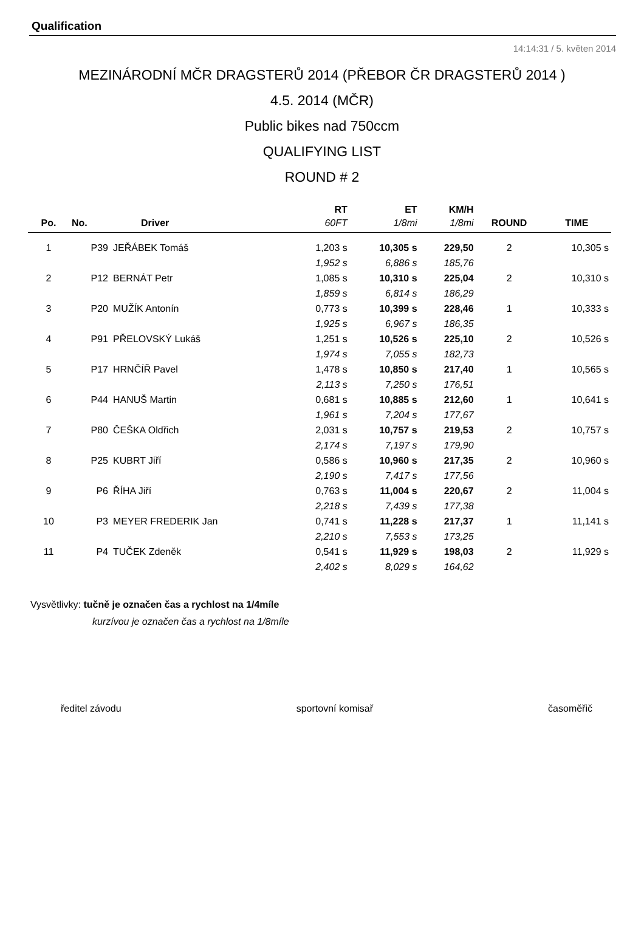Qualification
14:14:31 / 5. květen 2014
MEZINÁRODNÍ MČR DRAGSTERŮ 2014 (PŘEBOR ČR DRAGSTERŮ 2014 )
4.5. 2014 (MČR)
Public bikes nad 750ccm
QUALIFYING LIST
ROUND # 2
| | | | RT | ET | KM/H | | |
| --- | --- | --- | --- | --- | --- | --- | --- |
| Po. | No. | Driver | 60FT | 1/8mi | 1/8mi | ROUND | TIME |
| 1 | P39 | JEŘÁBEK Tomáš | 1,203 s | 10,305 s | 229,50 | 2 | 10,305 s |
| | | | 1,952 s | 6,886 s | 185,76 | | |
| 2 | P12 | BERNÁT Petr | 1,085 s | 10,310 s | 225,04 | 2 | 10,310 s |
| | | | 1,859 s | 6,814 s | 186,29 | | |
| 3 | P20 | MUŽÍK Antonín | 0,773 s | 10,399 s | 228,46 | 1 | 10,333 s |
| | | | 1,925 s | 6,967 s | 186,35 | | |
| 4 | P91 | PŘELOVSKÝ Lukáš | 1,251 s | 10,526 s | 225,10 | 2 | 10,526 s |
| | | | 1,974 s | 7,055 s | 182,73 | | |
| 5 | P17 | HRNČÍŘ Pavel | 1,478 s | 10,850 s | 217,40 | 1 | 10,565 s |
| | | | 2,113 s | 7,250 s | 176,51 | | |
| 6 | P44 | HANUŠ Martin | 0,681 s | 10,885 s | 212,60 | 1 | 10,641 s |
| | | | 1,961 s | 7,204 s | 177,67 | | |
| 7 | P80 | ČEŠKA Oldřich | 2,031 s | 10,757 s | 219,53 | 2 | 10,757 s |
| | | | 2,174 s | 7,197 s | 179,90 | | |
| 8 | P25 | KUBRT Jiří | 0,586 s | 10,960 s | 217,35 | 2 | 10,960 s |
| | | | 2,190 s | 7,417 s | 177,56 | | |
| 9 | P6 | ŘÍHA Jiří | 0,763 s | 11,004 s | 220,67 | 2 | 11,004 s |
| | | | 2,218 s | 7,439 s | 177,38 | | |
| 10 | P3 | MEYER FREDERIK Jan | 0,741 s | 11,228 s | 217,37 | 1 | 11,141 s |
| | | | 2,210 s | 7,553 s | 173,25 | | |
| 11 | P4 | TUČEK Zdeněk | 0,541 s | 11,929 s | 198,03 | 2 | 11,929 s |
| | | | 2,402 s | 8,029 s | 164,62 | | |
Vysvětlivky: tučně je označen čas a rychlost na 1/4míle
kurzívou je označen čas a rychlost na 1/8míle
ředitel závodu sportovní komisař časoměřič